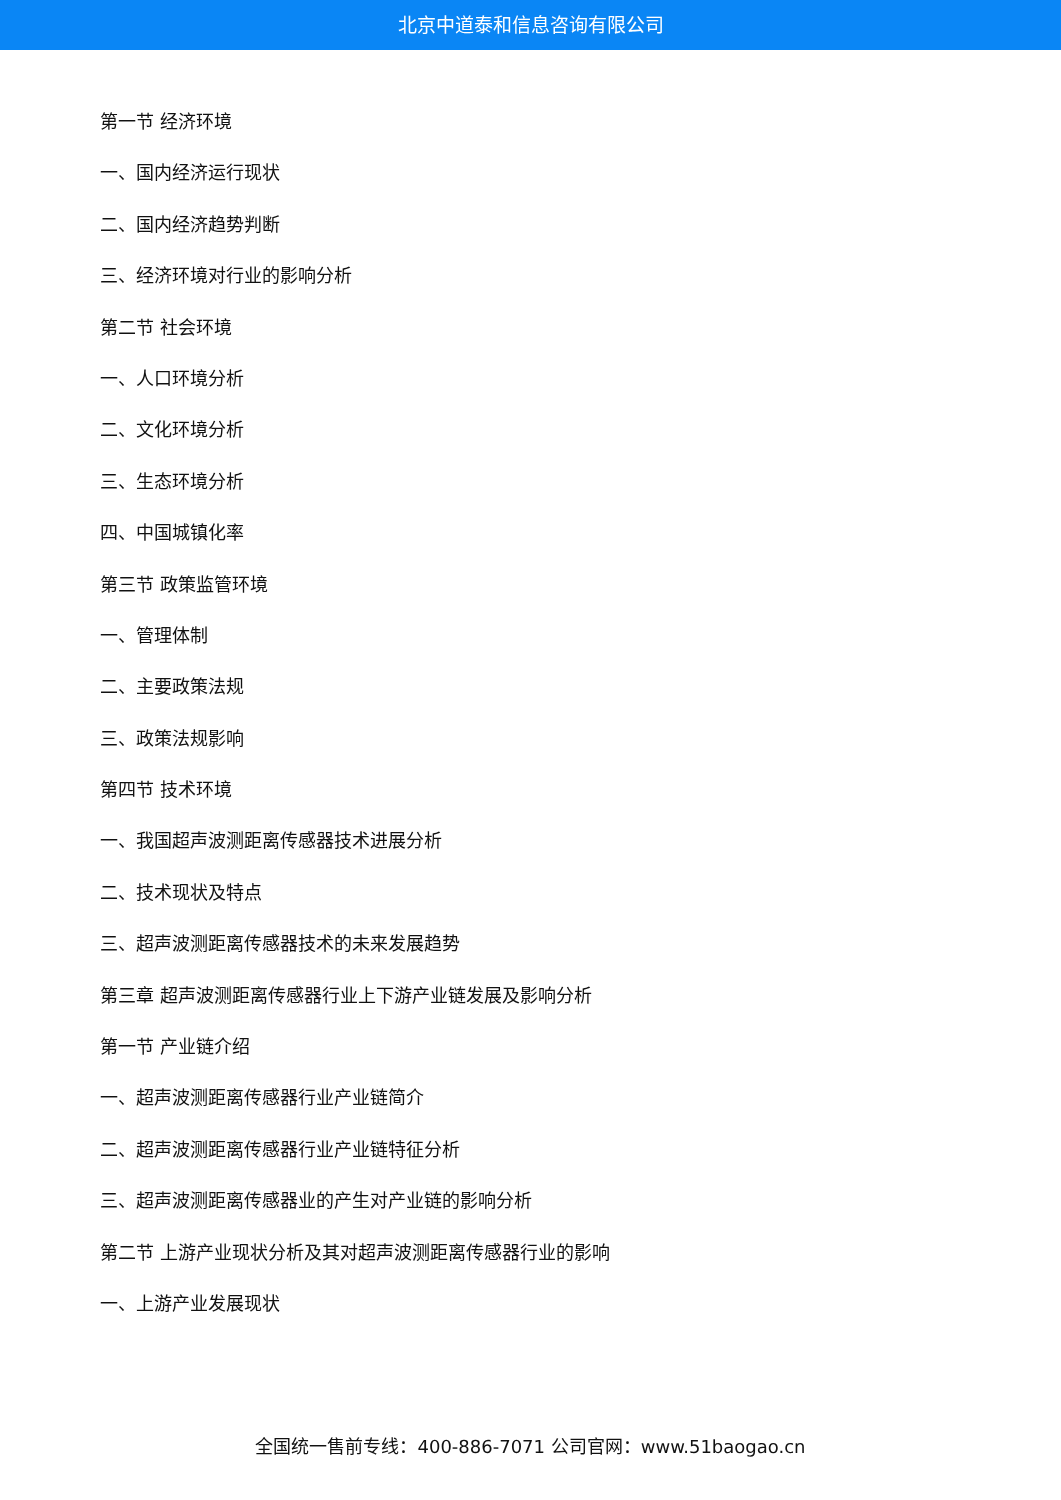北京中道泰和信息咨询有限公司
第一节 经济环境
一、国内经济运行现状
二、国内经济趋势判断
三、经济环境对行业的影响分析
第二节 社会环境
一、人口环境分析
二、文化环境分析
三、生态环境分析
四、中国城镇化率
第三节 政策监管环境
一、管理体制
二、主要政策法规
三、政策法规影响
第四节 技术环境
一、我国超声波测距离传感器技术进展分析
二、技术现状及特点
三、超声波测距离传感器技术的未来发展趋势
第三章 超声波测距离传感器行业上下游产业链发展及影响分析
第一节 产业链介绍
一、超声波测距离传感器行业产业链简介
二、超声波测距离传感器行业产业链特征分析
三、超声波测距离传感器业的产生对产业链的影响分析
第二节 上游产业现状分析及其对超声波测距离传感器行业的影响
一、上游产业发展现状
全国统一售前专线：400-886-7071 公司官网：www.51baogao.cn